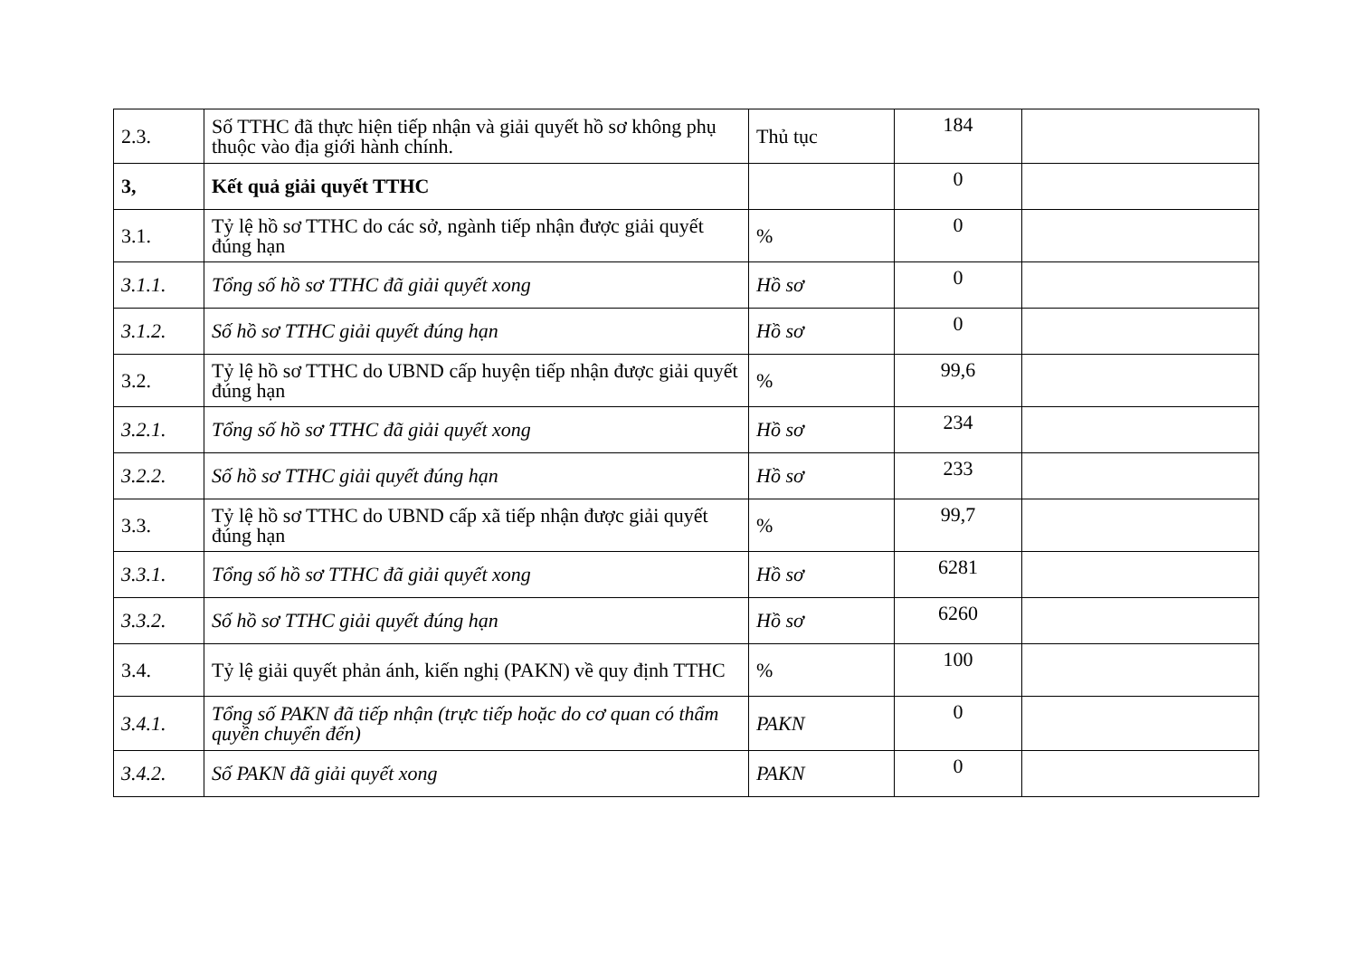| 2.3. | Số TTHC đã thực hiện tiếp nhận và giải quyết hồ sơ không phụ thuộc vào địa giới hành chính. | Thủ tục | 184 | |
| 3, | Kết quả giải quyết TTHC | | 0 | |
| 3.1. | Tỷ lệ hồ sơ TTHC do các sở, ngành tiếp nhận được giải quyết đúng hạn | % | 0 | |
| 3.1.1. | Tổng số hồ sơ TTHC đã giải quyết xong | Hồ sơ | 0 | |
| 3.1.2. | Số hồ sơ TTHC giải quyết đúng hạn | Hồ sơ | 0 | |
| 3.2. | Tỷ lệ hồ sơ TTHC do UBND cấp huyện tiếp nhận được giải quyết đúng hạn | % | 99,6 | |
| 3.2.1. | Tổng số hồ sơ TTHC đã giải quyết xong | Hồ sơ | 234 | |
| 3.2.2. | Số hồ sơ TTHC giải quyết đúng hạn | Hồ sơ | 233 | |
| 3.3. | Tỷ lệ hồ sơ TTHC do UBND cấp xã tiếp nhận được giải quyết đúng hạn | % | 99,7 | |
| 3.3.1. | Tổng số hồ sơ TTHC đã giải quyết xong | Hồ sơ | 6281 | |
| 3.3.2. | Số hồ sơ TTHC giải quyết đúng hạn | Hồ sơ | 6260 | |
| 3.4. | Tỷ lệ giải quyết phản ánh, kiến nghị (PAKN) về quy định TTHC | % | 100 | |
| 3.4.1. | Tổng số PAKN đã tiếp nhận (trực tiếp hoặc do cơ quan có thẩm quyền chuyển đến) | PAKN | 0 | |
| 3.4.2. | Số PAKN đã giải quyết xong | PAKN | 0 | |